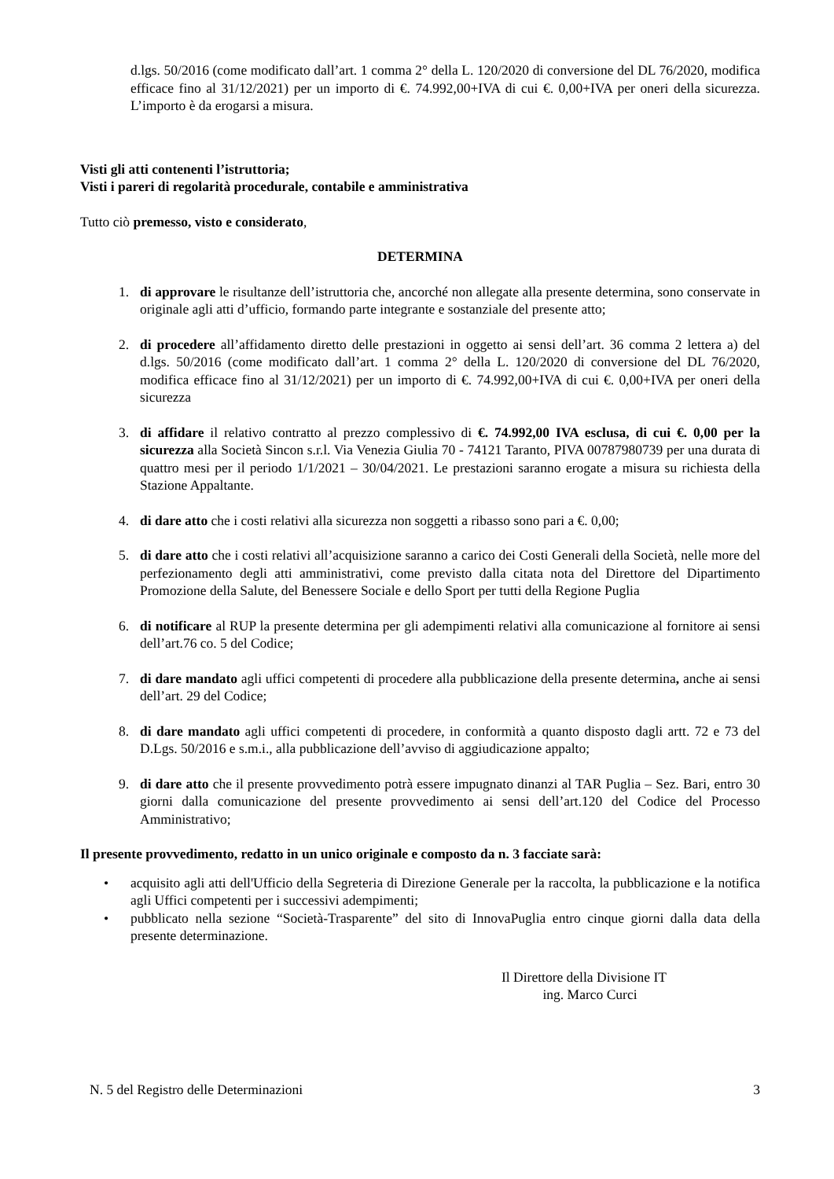d.lgs. 50/2016 (come modificato dall’art. 1 comma 2° della L. 120/2020 di conversione del DL 76/2020, modifica efficace fino al 31/12/2021) per un importo di €. 74.992,00+IVA di cui €. 0,00+IVA per oneri della sicurezza. L’importo è da erogarsi a misura.
Visti gli atti contenenti l’istruttoria;
Visti i pareri di regolarità procedurale, contabile e amministrativa
Tutto ciò premesso, visto e considerato,
DETERMINA
1. di approvare le risultanze dell’istruttoria che, ancorché non allegate alla presente determina, sono conservate in originale agli atti d’ufficio, formando parte integrante e sostanziale del presente atto;
2. di procedere all’affidamento diretto delle prestazioni in oggetto ai sensi dell’art. 36 comma 2 lettera a) del d.lgs. 50/2016 (come modificato dall’art. 1 comma 2° della L. 120/2020 di conversione del DL 76/2020, modifica efficace fino al 31/12/2021) per un importo di €. 74.992,00+IVA di cui €. 0,00+IVA per oneri della sicurezza
3. di affidare il relativo contratto al prezzo complessivo di €. 74.992,00 IVA esclusa, di cui €. 0,00 per la sicurezza alla Società Sincon s.r.l. Via Venezia Giulia 70 - 74121 Taranto, PIVA 00787980739 per una durata di quattro mesi per il periodo 1/1/2021 – 30/04/2021. Le prestazioni saranno erogate a misura su richiesta della Stazione Appaltante.
4. di dare atto che i costi relativi alla sicurezza non soggetti a ribasso sono pari a €. 0,00;
5. di dare atto che i costi relativi all’acquisizione saranno a carico dei Costi Generali della Società, nelle more del perfezionamento degli atti amministrativi, come previsto dalla citata nota del Direttore del Dipartimento Promozione della Salute, del Benessere Sociale e dello Sport per tutti della Regione Puglia
6. di notificare al RUP la presente determina per gli adempimenti relativi alla comunicazione al fornitore ai sensi dell’art.76 co. 5 del Codice;
7. di dare mandato agli uffici competenti di procedere alla pubblicazione della presente determina, anche ai sensi dell’art. 29 del Codice;
8. di dare mandato agli uffici competenti di procedere, in conformità a quanto disposto dagli artt. 72 e 73 del D.Lgs. 50/2016 e s.m.i., alla pubblicazione dell’avviso di aggiudicazione appalto;
9. di dare atto che il presente provvedimento potrà essere impugnato dinanzi al TAR Puglia – Sez. Bari, entro 30 giorni dalla comunicazione del presente provvedimento ai sensi dell’art.120 del Codice del Processo Amministrativo;
Il presente provvedimento, redatto in un unico originale e composto da n. 3 facciate sarà:
• acquisito agli atti dell'Ufficio della Segreteria di Direzione Generale per la raccolta, la pubblicazione e la notifica agli Uffici competenti per i successivi adempimenti;
• pubblicato nella sezione “Società-Trasparente” del sito di InnovaPuglia entro cinque giorni dalla data della presente determinazione.
Il Direttore della Divisione IT
ing. Marco Curci
N. 5 del Registro delle Determinazioni 3